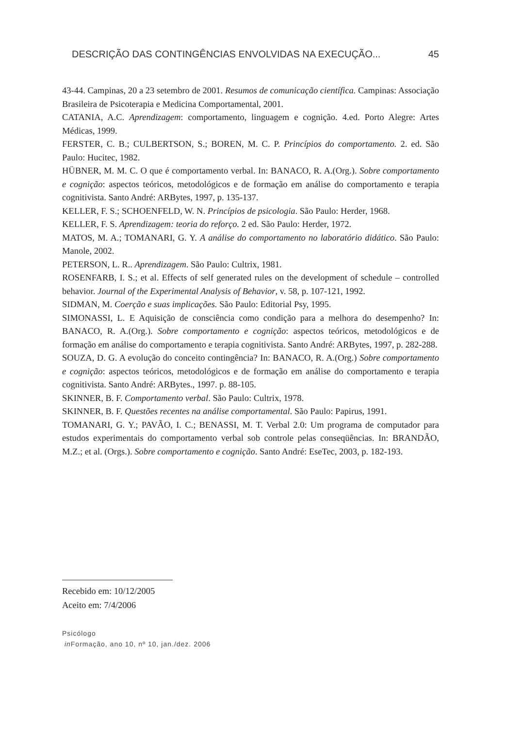DESCRIÇÃO DAS CONTINGÊNCIAS ENVOLVIDAS NA EXECUÇÃO... 45
43-44. Campinas, 20 a 23 setembro de 2001. Resumos de comunicação científica. Campinas: Associação Brasileira de Psicoterapia e Medicina Comportamental, 2001.
CATANIA, A.C. Aprendizagem: comportamento, linguagem e cognição. 4.ed. Porto Alegre: Artes Médicas, 1999.
FERSTER, C. B.; CULBERTSON, S.; BOREN, M. C. P. Princípios do comportamento. 2. ed. São Paulo: Hucitec, 1982.
HÜBNER, M. M. C. O que é comportamento verbal. In: BANACO, R. A.(Org.). Sobre comportamento e cognição: aspectos teóricos, metodológicos e de formação em análise do comportamento e terapia cognitivista. Santo André: ARBytes, 1997, p. 135-137.
KELLER, F. S.; SCHOENFELD, W. N. Princípios de psicologia. São Paulo: Herder, 1968.
KELLER, F. S. Aprendizagem: teoria do reforço. 2 ed. São Paulo: Herder, 1972.
MATOS, M. A.; TOMANARI, G. Y. A análise do comportamento no laboratório didático. São Paulo: Manole, 2002.
PETERSON, L. R.. Aprendizagem. São Paulo: Cultrix, 1981.
ROSENFARB, I. S.; et al. Effects of self generated rules on the development of schedule – controlled behavior. Journal of the Experimental Analysis of Behavior, v. 58, p. 107-121, 1992.
SIDMAN, M. Coerção e suas implicações. São Paulo: Editorial Psy, 1995.
SIMONASSI, L. E Aquisição de consciência como condição para a melhora do desempenho? In: BANACO, R. A.(Org.). Sobre comportamento e cognição: aspectos teóricos, metodológicos e de formação em análise do comportamento e terapia cognitivista. Santo André: ARBytes, 1997, p. 282-288.
SOUZA, D. G. A evolução do conceito contingência? In: BANACO, R. A.(Org.) Sobre comportamento e cognição: aspectos teóricos, metodológicos e de formação em análise do comportamento e terapia cognitivista. Santo André: ARBytes., 1997. p. 88-105.
SKINNER, B. F. Comportamento verbal. São Paulo: Cultrix, 1978.
SKINNER, B. F. Questões recentes na análise comportamental. São Paulo: Papirus, 1991.
TOMANARI, G. Y.; PAVÃO, I. C.; BENASSI, M. T. Verbal 2.0: Um programa de computador para estudos experimentais do comportamento verbal sob controle pelas conseqüências. In: BRANDÃO, M.Z.; et al. (Orgs.). Sobre comportamento e cognição. Santo André: EseTec, 2003, p. 182-193.
Recebido em: 10/12/2005
Aceito em: 7/4/2006
Psicólogo
in Formação, ano 10, nº 10, jan./dez. 2006